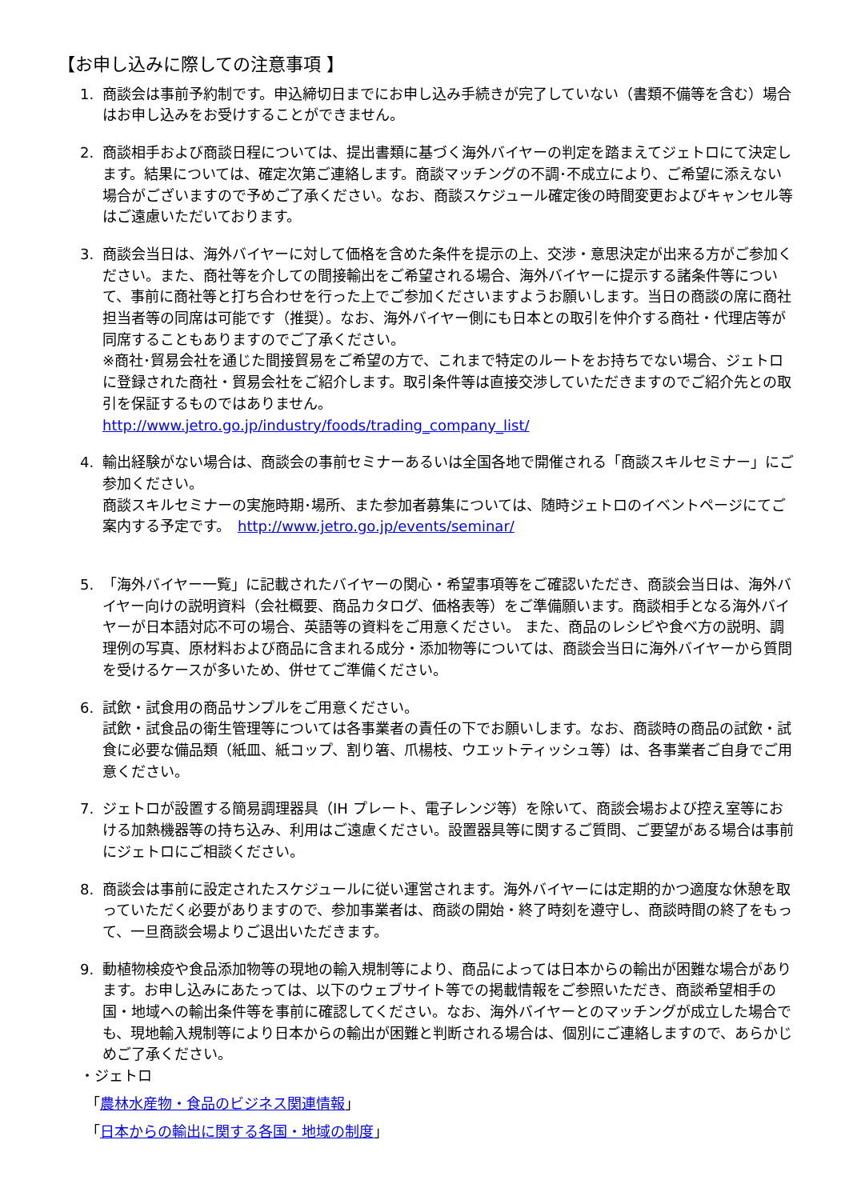【お申し込みに際しての注意事項 】
1. 商談会は事前予約制です。申込締切日までにお申し込み手続きが完了していない（書類不備等を含む）場合はお申し込みをお受けすることができません。
2. 商談相手および商談日程については、提出書類に基づく海外バイヤーの判定を踏まえてジェトロにて決定します。結果については、確定次第ご連絡します。商談マッチングの不調･不成立により、ご希望に添えない場合がございますので予めご了承ください。なお、商談スケジュール確定後の時間変更およびキャンセル等はご遠慮いただいております。
3. 商談会当日は、海外バイヤーに対して価格を含めた条件を提示の上、交渉・意思決定が出来る方がご参加ください。また、商社等を介しての間接輸出をご希望される場合、海外バイヤーに提示する諸条件等について、事前に商社等と打ち合わせを行った上でご参加くださいますようお願いします。当日の商談の席に商社担当者等の同席は可能です（推奨）。なお、海外バイヤー側にも日本との取引を仲介する商社・代理店等が同席することもありますのでご了承ください。
※商社･貿易会社を通じた間接貿易をご希望の方で、これまで特定のルートをお持ちでない場合、ジェトロに登録された商社・貿易会社をご紹介します。取引条件等は直接交渉していただきますのでご紹介先との取引を保証するものではありません。
http://www.jetro.go.jp/industry/foods/trading_company_list/
4. 輸出経験がない場合は、商談会の事前セミナーあるいは全国各地で開催される「商談スキルセミナー」にご参加ください。
商談スキルセミナーの実施時期･場所、また参加者募集については、随時ジェトロのイベントページにてご案内する予定です。　http://www.jetro.go.jp/events/seminar/
5. 「海外バイヤー一覧」に記載されたバイヤーの関心・希望事項等をご確認いただき、商談会当日は、海外バイヤー向けの説明資料（会社概要、商品カタログ、価格表等）をご準備願います。商談相手となる海外バイヤーが日本語対応不可の場合、英語等の資料をご用意ください。 また、商品のレシピや食べ方の説明、調理例の写真、原材料および商品に含まれる成分・添加物等については、商談会当日に海外バイヤーから質問を受けるケースが多いため、併せてご準備ください。
6. 試飲・試食用の商品サンプルをご用意ください。
試飲・試食品の衛生管理等については各事業者の責任の下でお願いします。なお、商談時の商品の試飲・試食に必要な備品類（紙皿、紙コップ、割り箸、爪楊枝、ウエットティッシュ等）は、各事業者ご自身でご用意ください。
7. ジェトロが設置する簡易調理器具（IH プレート、電子レンジ等）を除いて、商談会場および控え室等における加熱機器等の持ち込み、利用はご遠慮ください。設置器具等に関するご質問、ご要望がある場合は事前にジェトロにご相談ください。
8. 商談会は事前に設定されたスケジュールに従い運営されます。海外バイヤーには定期的かつ適度な休憩を取っていただく必要がありますので、参加事業者は、商談の開始・終了時刻を遵守し、商談時間の終了をもって、一旦商談会場よりご退出いただきます。
9. 動植物検疫や食品添加物等の現地の輸入規制等により、商品によっては日本からの輸出が困難な場合があります。お申し込みにあたっては、以下のウェブサイト等での掲載情報をご参照いただき、商談希望相手の国・地域への輸出条件等を事前に確認してください。なお、海外バイヤーとのマッチングが成立した場合でも、現地輸入規制等により日本からの輸出が困難と判断される場合は、個別にご連絡しますので、あらかじめご了承ください。
・ジェトロ
「農林水産物・食品のビジネス関連情報」
「日本からの輸出に関する各国・地域の制度」